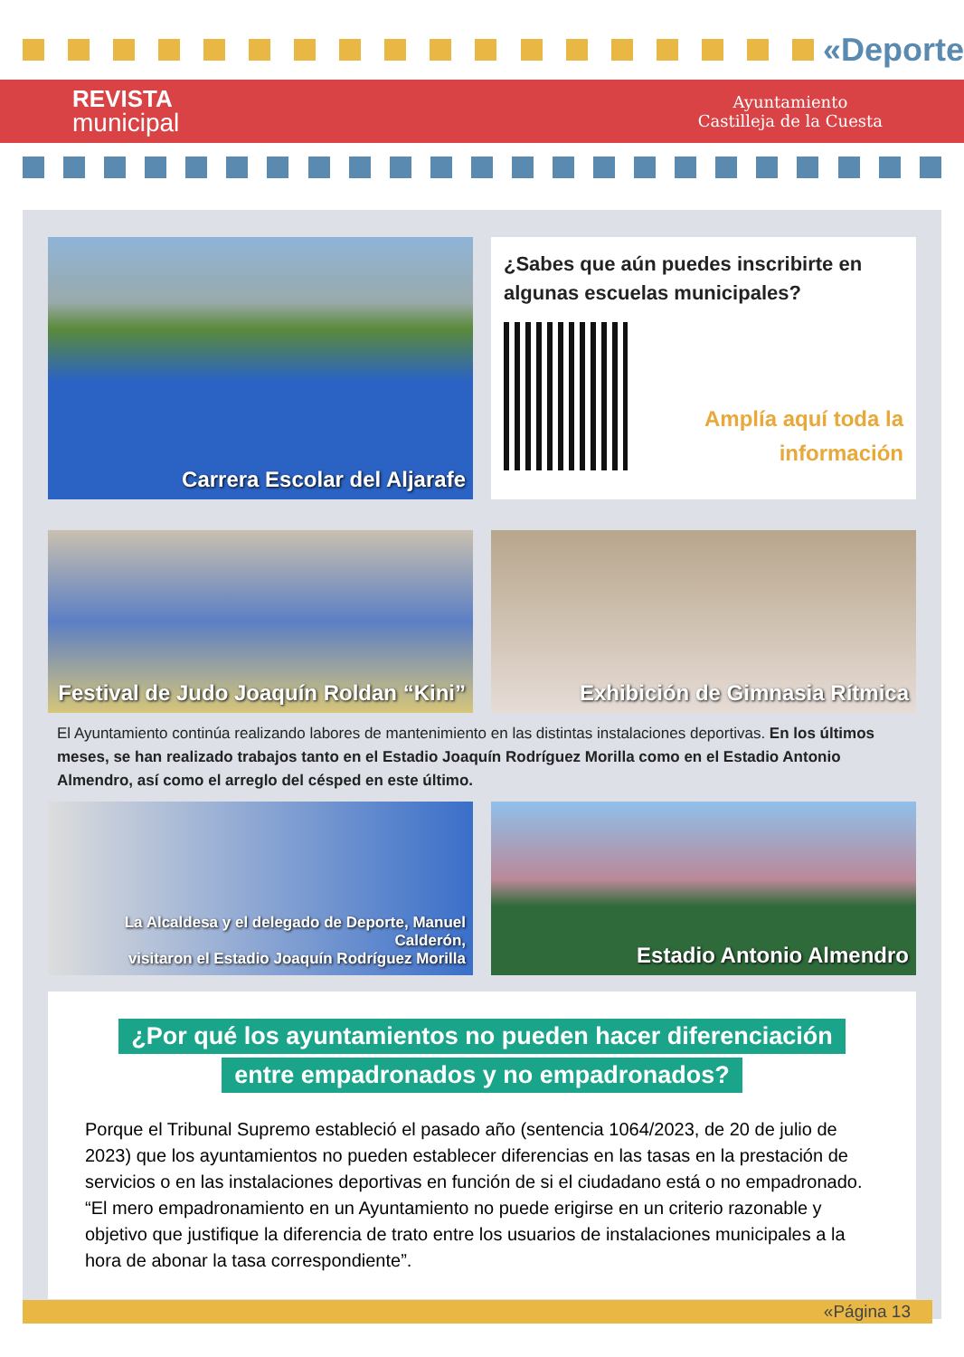«Deporte
REVISTA
municipal
Ayuntamiento
Castilleja de la Cuesta
Carrera Escolar del Aljarafe
¿Sabes que aún puedes inscribirte en algunas escuelas municipales?
Amplía aquí toda la información
Festival de Judo Joaquín Roldan “Kini”
Exhibición de Gimnasia Rítmica
El Ayuntamiento continúa realizando labores de mantenimiento en las distintas instalaciones deportivas. En los últimos meses, se han realizado trabajos tanto en el Estadio Joaquín Rodríguez Morilla como en el Estadio Antonio Almendro, así como el arreglo del césped en este último.
La Alcaldesa y el delegado de Deporte, Manuel Calderón,
visitaron el Estadio Joaquín Rodríguez Morilla
Estadio Antonio Almendro
¿Por qué los ayuntamientos no pueden hacer diferenciación
entre empadronados y no empadronados?
Porque el Tribunal Supremo estableció el pasado año (sentencia 1064/2023, de 20 de julio de 2023) que los ayuntamientos no pueden establecer diferencias en las tasas en la prestación de servicios o en las instalaciones deportivas en función de si el ciudadano está o no empadronado. “El mero empadronamiento en un Ayuntamiento no puede erigirse en un criterio razonable y objetivo que justifique la diferencia de trato entre los usuarios de instalaciones municipales a la hora de abonar la tasa correspondiente”.
«Página 13